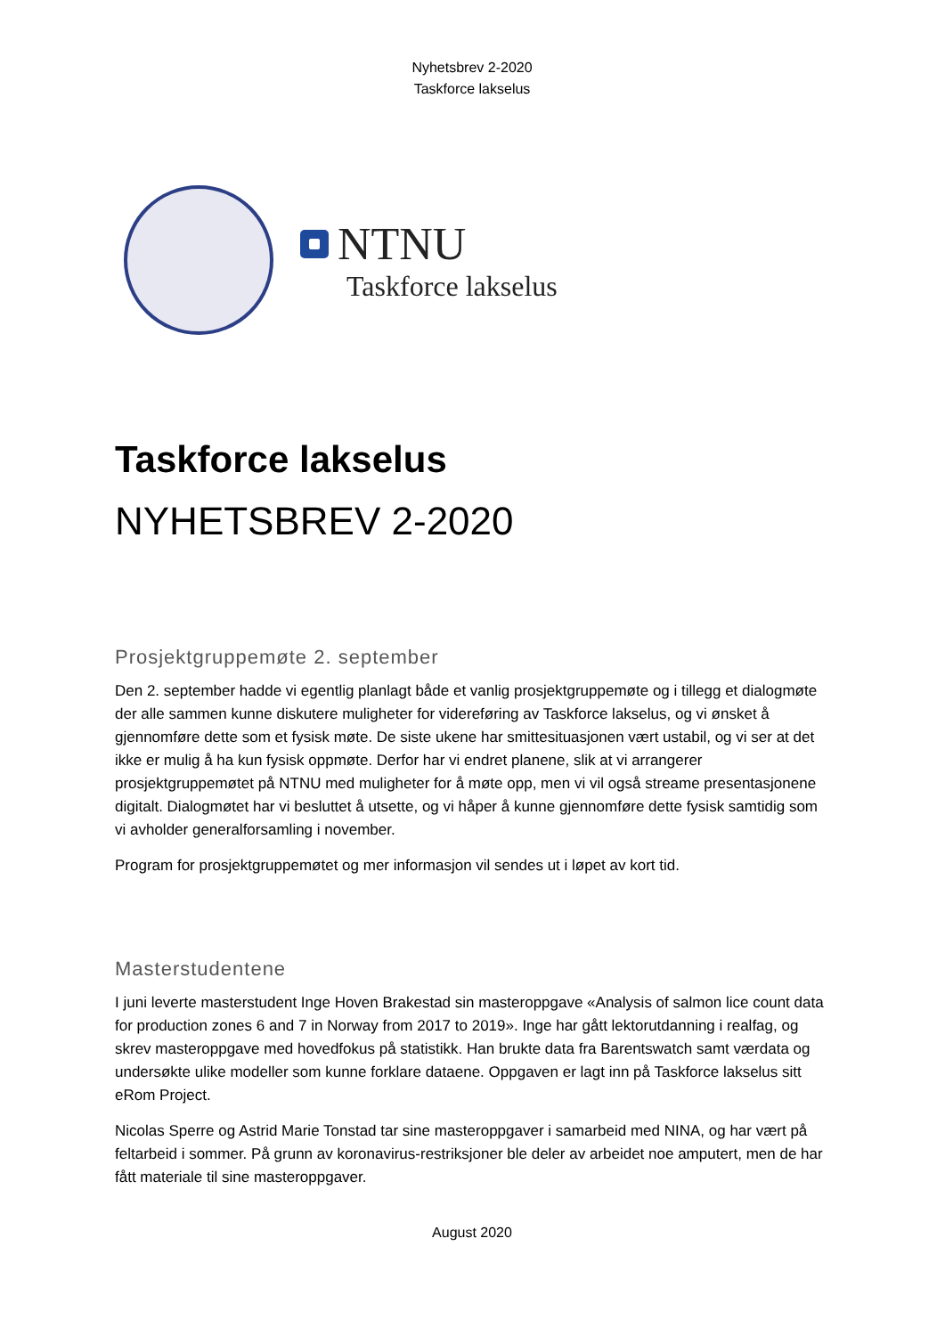Nyhetsbrev 2-2020
Taskforce lakselus
NTNU
Taskforce lakselus
Taskforce lakselus
NYHETSBREV 2-2020
Prosjektgruppemøte 2. september
Den 2. september hadde vi egentlig planlagt både et vanlig prosjektgruppemøte og i tillegg et dialogmøte der alle sammen kunne diskutere muligheter for videreføring av Taskforce lakselus, og vi ønsket å gjennomføre dette som et fysisk møte. De siste ukene har smittesituasjonen vært ustabil, og vi ser at det ikke er mulig å ha kun fysisk oppmøte. Derfor har vi endret planene, slik at vi arrangerer prosjektgruppemøtet på NTNU med muligheter for å møte opp, men vi vil også streame presentasjonene digitalt. Dialogmøtet har vi besluttet å utsette, og vi håper å kunne gjennomføre dette fysisk samtidig som vi avholder generalforsamling i november.
Program for prosjektgruppemøtet og mer informasjon vil sendes ut i løpet av kort tid.
Masterstudentene
I juni leverte masterstudent Inge Hoven Brakestad sin masteroppgave «Analysis of salmon lice count data for production zones 6 and 7 in Norway from 2017 to 2019». Inge har gått lektorutdanning i realfag, og skrev masteroppgave med hovedfokus på statistikk. Han brukte data fra Barentswatch samt værdata og undersøkte ulike modeller som kunne forklare dataene. Oppgaven er lagt inn på Taskforce lakselus sitt eRom Project.
Nicolas Sperre og Astrid Marie Tonstad tar sine masteroppgaver i samarbeid med NINA, og har vært på feltarbeid i sommer. På grunn av koronavirus-restriksjoner ble deler av arbeidet noe amputert, men de har fått materiale til sine masteroppgaver.
August 2020